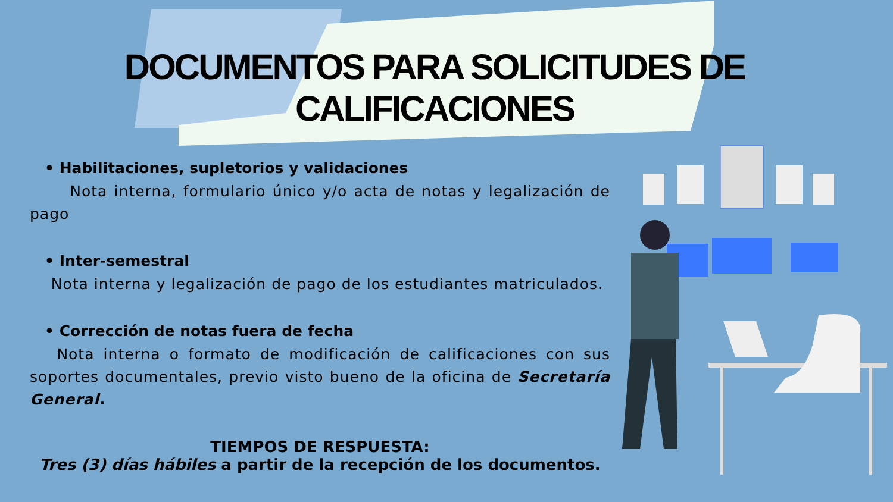DOCUMENTOS PARA SOLICITUDES DE
CALIFICACIONES
• Habilitaciones, supletorios y validaciones
Nota interna, formulario único y/o acta de notas y legalización de pago
• Inter-semestral
Nota interna y legalización de pago de los estudiantes matriculados.
• Corrección de notas fuera de fecha
Nota interna o formato de modificación de calificaciones con sus soportes documentales, previo visto bueno de la oficina de Secretaría General.
TIEMPOS DE RESPUESTA:
Tres (3) días hábiles a partir de la recepción de los documentos.